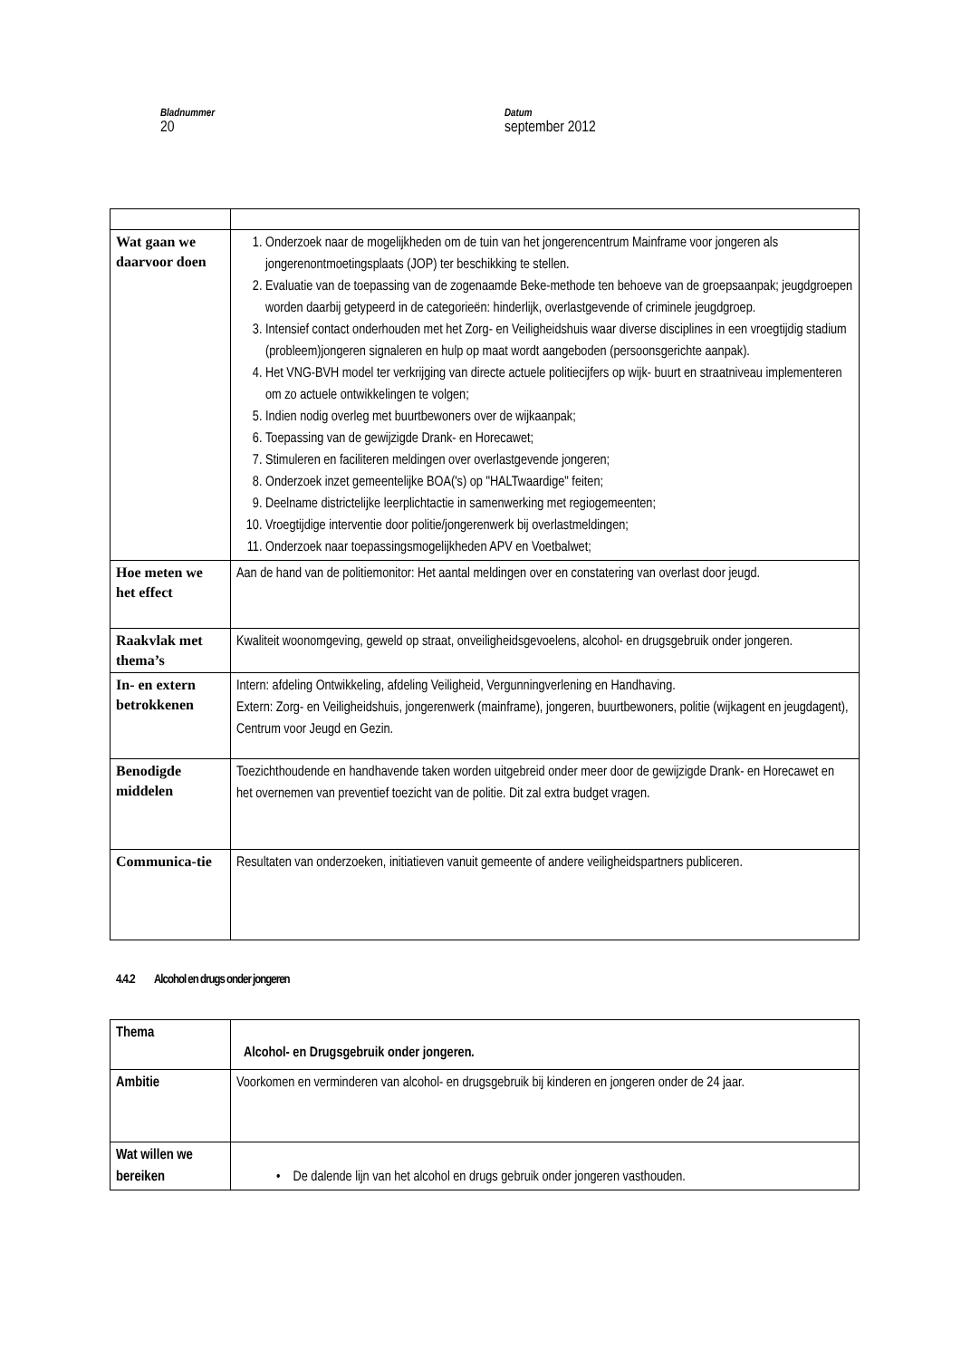Bladnummer
20
Datum
september 2012
| Wat gaan we daarvoor doen | 1. Onderzoek naar de mogelijkheden om de tuin van het jongerencentrum Mainframe voor jongeren als jongerenontmoetingsplaats (JOP) ter beschikking te stellen. 2. Evaluatie van de toepassing van de zogenaamde Beke-methode ten behoeve van de groepsaanpak; jeugdgroepen worden daarbij getypeerd in de categorieën: hinderlijk, overlastgevende of criminele jeugdgroep. 3. Intensief contact onderhouden met het Zorg- en Veiligheidshuis waar diverse disciplines in een vroegtijdig stadium (probleem)jongeren signaleren en hulp op maat wordt aangeboden (persoonsgerichte aanpak). 4. Het VNG-BVH model ter verkrijging van directe actuele politiecijfers op wijk- buurt en straatniveau implementeren om zo actuele ontwikkelingen te volgen; 5. Indien nodig overleg met buurtbewoners over de wijkaanpak; 6. Toepassing van de gewijzigde Drank- en Horecawet; 7. Stimuleren en faciliteren meldingen over overlastgevende jongeren; 8. Onderzoek inzet gemeentelijke BOA('s) op "HALTwaardige" feiten; 9. Deelname districtelijke leerplichtactie in samenwerking met regiogemeenten; 10. Vroegtijdige interventie door politie/jongerenwerk bij overlastmeldingen; 11. Onderzoek naar toepassingsmogelijkheden APV en Voetbalwet; |
| Hoe meten we het effect | Aan de hand van de politiemonitor: Het aantal meldingen over en constatering van overlast door jeugd. |
| Raakvlak met thema’s | Kwaliteit woonomgeving, geweld op straat, onveiligheidsgevoelens, alcohol- en drugsgebruik onder jongeren. |
| In- en extern betrokkenen | Intern: afdeling Ontwikkeling, afdeling Veiligheid, Vergunningverlening en Handhaving. Extern: Zorg- en Veiligheidshuis, jongerenwerk (mainframe), jongeren, buurtbewoners, politie (wijkagent en jeugdagent), Centrum voor Jeugd en Gezin. |
| Benodigde middelen | Toezichthoudende en handhavende taken worden uitgebreid onder meer door de gewijzigde Drank- en Horecawet en het overnemen van preventief toezicht van de politie. Dit zal extra budget vragen. |
| Communica-tie | Resultaten van onderzoeken, initiatieven vanuit gemeente of andere veiligheidspartners publiceren. |
4.4.2 Alcohol en drugs onder jongeren
| Thema | Alcohol- en Drugsgebruik onder jongeren . |
| Ambitie | Voorkomen en verminderen van alcohol- en drugsgebruik bij kinderen en jongeren onder de 24 jaar. |
| Wat willen we bereiken | • De dalende lijn van het alcohol en drugs gebruik onder jongeren vasthouden. |